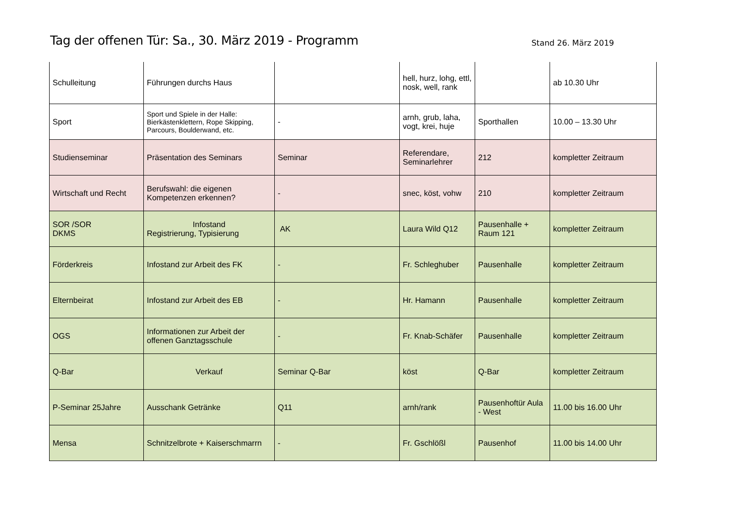Tag der offenen Tür: Sa., 30. März 2019 - Programm
Stand 26. März 2019
| Schulleitung | Führungen durchs Haus | | hell, hurz, lohg, ettl, nosk, well, rank | | ab 10.30 Uhr |
| Sport | Sport und Spiele in der Halle: Bierkästenklettern, Rope Skipping, Parcours, Boulderwand, etc. | - | arnh, grub, laha, vogt, krei, huje | Sporthallen | 10.00 – 13.30 Uhr |
| Studienseminar | Präsentation des Seminars | Seminar | Referendare, Seminarlehrer | 212 | kompletter Zeitraum |
| Wirtschaft und Recht | Berufswahl: die eigenen Kompetenzen erkennen? | - | snec, köst, vohw | 210 | kompletter Zeitraum |
| SOR /SOR DKMS | Infostand Registrierung, Typisierung | AK | Laura Wild Q12 | Pausenhalle + Raum 121 | kompletter Zeitraum |
| Förderkreis | Infostand zur Arbeit des FK | - | Fr. Schleghuber | Pausenhalle | kompletter Zeitraum |
| Elternbeirat | Infostand zur Arbeit des EB | - | Hr. Hamann | Pausenhalle | kompletter Zeitraum |
| OGS | Informationen zur Arbeit der offenen Ganztagsschule | - | Fr. Knab-Schäfer | Pausenhalle | kompletter Zeitraum |
| Q-Bar | Verkauf | Seminar Q-Bar | köst | Q-Bar | kompletter Zeitraum |
| P-Seminar 25Jahre | Ausschank Getränke | Q11 | arnh/rank | Pausenhoftür Aula - West | 11.00 bis 16.00 Uhr |
| Mensa | Schnitzelbrote + Kaiserschmarrn | - | Fr. Gschlößl | Pausenhof | 11.00 bis 14.00 Uhr |